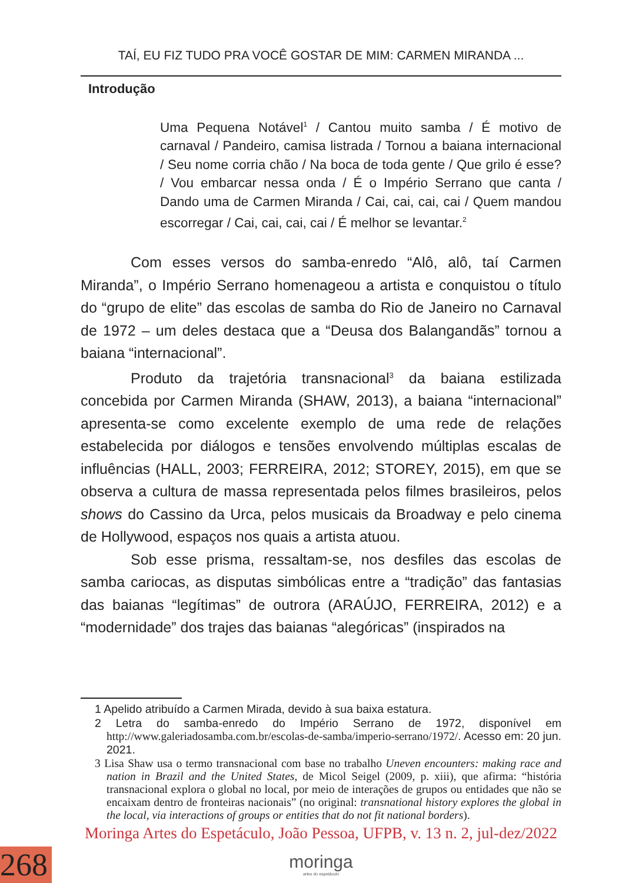TAÍ, EU FIZ TUDO PRA VOCÊ GOSTAR DE MIM: CARMEN MIRANDA ...
Introdução
Uma Pequena Notável<sup>1</sup> / Cantou muito samba / É motivo de carnaval / Pandeiro, camisa listrada / Tornou a baiana internacional / Seu nome corria chão / Na boca de toda gente / Que grilo é esse? / Vou embarcar nessa onda / É o Império Serrano que canta / Dando uma de Carmen Miranda / Cai, cai, cai, cai / Quem mandou escorregar / Cai, cai, cai, cai / É melhor se levantar.<sup>2</sup>
Com esses versos do samba-enredo “Alô, alô, taí Carmen Miranda”, o Império Serrano homenageou a artista e conquistou o título do “grupo de elite” das escolas de samba do Rio de Janeiro no Carnaval de 1972 – um deles destaca que a “Deusa dos Balangandãs” tornou a baiana “internacional”.
Produto da trajetória transnacional<sup>3</sup> da baiana estilizada concebida por Carmen Miranda (SHAW, 2013), a baiana “internacional” apresenta-se como excelente exemplo de uma rede de relações estabelecida por diálogos e tensões envolvendo múltiplas escalas de influências (HALL, 2003; FERREIRA, 2012; STOREY, 2015), em que se observa a cultura de massa representada pelos filmes brasileiros, pelos shows do Cassino da Urca, pelos musicais da Broadway e pelo cinema de Hollywood, espaços nos quais a artista atuou.
Sob esse prisma, ressaltam-se, nos desfiles das escolas de samba cariocas, as disputas simbólicas entre a “tradição” das fantasias das baianas “legítimas” de outrora (ARAÚJO, FERREIRA, 2012) e a “modernidade” dos trajes das baianas “alegóricas” (inspirados na
1 Apelido atribuído a Carmen Mirada, devido à sua baixa estatura.
2 Letra do samba-enredo do Império Serrano de 1972, disponível em http://www.galeriadosamba.com.br/escolas-de-samba/imperio-serrano/1972/. Acesso em: 20 jun. 2021.
3 Lisa Shaw usa o termo transnacional com base no trabalho Uneven encounters: making race and nation in Brazil and the United States, de Micol Seigel (2009, p. xiii), que afirma: “história transnacional explora o global no local, por meio de interações de grupos ou entidades que não se encaixam dentro de fronteiras nacionais” (no original: transnational history explores the global in the local, via interactions of groups or entities that do not fit national borders).
Moringa Artes do Espetáculo, João Pessoa, UFPB, v. 13 n. 2, jul-dez/2022
moringa
artes do espetáculo
268